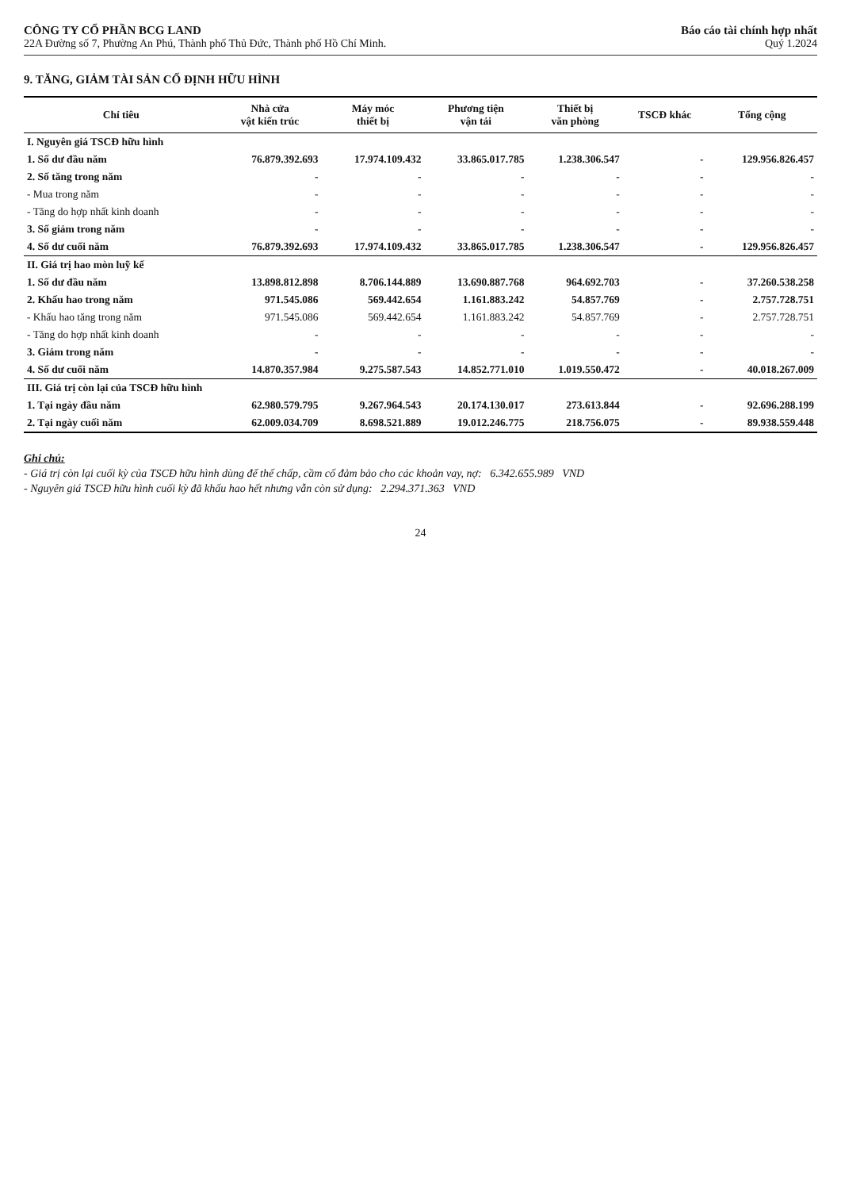CÔNG TY CỔ PHẦN BCG LAND
22A Đường số 7, Phường An Phú, Thành phố Thủ Đức, Thành phố Hồ Chí Minh.
Báo cáo tài chính hợp nhất
Quý 1.2024
9. TĂNG, GIẢM TÀI SẢN CỐ ĐỊNH HỮU HÌNH
| Chỉ tiêu | Nhà cửa vật kiến trúc | Máy móc thiết bị | Phương tiện vận tải | Thiết bị văn phòng | TSCĐ khác | Tổng cộng |
| --- | --- | --- | --- | --- | --- | --- |
| I. Nguyên giá TSCĐ hữu hình | | | | | | |
| 1. Số dư đầu năm | 76.879.392.693 | 17.974.109.432 | 33.865.017.785 | 1.238.306.547 | - | 129.956.826.457 |
| 2. Số tăng trong năm | - | - | - | - | - | - |
| - Mua trong năm | - | - | - | - | - | - |
| - Tăng do hợp nhất kinh doanh | - | - | - | - | - | - |
| 3. Số giảm trong năm | - | - | - | - | - | - |
| 4. Số dư cuối năm | 76.879.392.693 | 17.974.109.432 | 33.865.017.785 | 1.238.306.547 | - | 129.956.826.457 |
| II. Giá trị hao mòn luỹ kế | | | | | | |
| 1. Số dư đầu năm | 13.898.812.898 | 8.706.144.889 | 13.690.887.768 | 964.692.703 | - | 37.260.538.258 |
| 2. Khấu hao trong năm | 971.545.086 | 569.442.654 | 1.161.883.242 | 54.857.769 | - | 2.757.728.751 |
| - Khấu hao tăng trong năm | 971.545.086 | 569.442.654 | 1.161.883.242 | 54.857.769 | - | 2.757.728.751 |
| - Tăng do hợp nhất kinh doanh | - | - | - | - | - | - |
| 3. Giảm trong năm | - | - | - | - | - | - |
| 4. Số dư cuối năm | 14.870.357.984 | 9.275.587.543 | 14.852.771.010 | 1.019.550.472 | - | 40.018.267.009 |
| III. Giá trị còn lại của TSCĐ hữu hình | | | | | | |
| 1. Tại ngày đầu năm | 62.980.579.795 | 9.267.964.543 | 20.174.130.017 | 273.613.844 | - | 92.696.288.199 |
| 2. Tại ngày cuối năm | 62.009.034.709 | 8.698.521.889 | 19.012.246.775 | 218.756.075 | - | 89.938.559.448 |
Ghi chú:
- Giá trị còn lại cuối kỳ của TSCĐ hữu hình dùng để thế chấp, cầm cố đảm bảo cho các khoản vay, nợ: 6.342.655.989 VND
- Nguyên giá TSCĐ hữu hình cuối kỳ đã khấu hao hết nhưng vẫn còn sử dụng: 2.294.371.363 VND
24